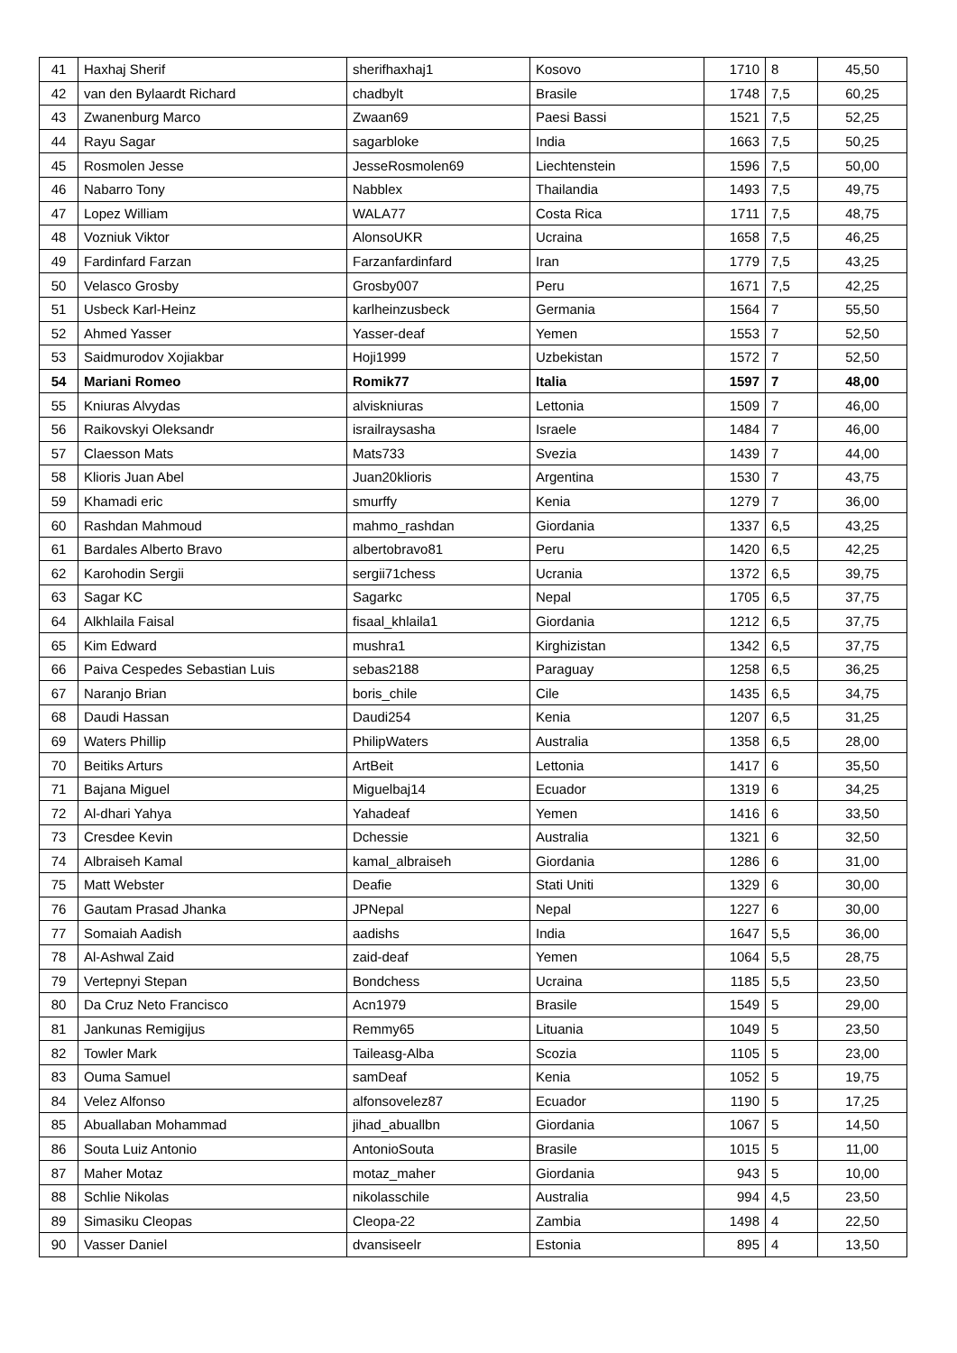| 41 | Haxhaj Sherif | sherifhaxhaj1 | Kosovo | 1710 | 8 | 45,50 |
| 42 | van den Bylaardt Richard | chadbylt | Brasile | 1748 | 7,5 | 60,25 |
| 43 | Zwanenburg Marco | Zwaan69 | Paesi Bassi | 1521 | 7,5 | 52,25 |
| 44 | Rayu Sagar | sagarbloke | India | 1663 | 7,5 | 50,25 |
| 45 | Rosmolen Jesse | JesseRosmolen69 | Liechtenstein | 1596 | 7,5 | 50,00 |
| 46 | Nabarro Tony | Nabblex | Thailandia | 1493 | 7,5 | 49,75 |
| 47 | Lopez William | WALA77 | Costa Rica | 1711 | 7,5 | 48,75 |
| 48 | Vozniuk Viktor | AlonsoUKR | Ucraina | 1658 | 7,5 | 46,25 |
| 49 | Fardinfard Farzan | Farzanfardinfard | Iran | 1779 | 7,5 | 43,25 |
| 50 | Velasco Grosby | Grosby007 | Peru | 1671 | 7,5 | 42,25 |
| 51 | Usbeck Karl-Heinz | karlheinzusbeck | Germania | 1564 | 7 | 55,50 |
| 52 | Ahmed Yasser | Yasser-deaf | Yemen | 1553 | 7 | 52,50 |
| 53 | Saidmurodov Xojiakbar | Hoji1999 | Uzbekistan | 1572 | 7 | 52,50 |
| 54 | Mariani Romeo | Romik77 | Italia | 1597 | 7 | 48,00 |
| 55 | Kniuras Alvydas | alviskniuras | Lettonia | 1509 | 7 | 46,00 |
| 56 | Raikovskyi Oleksandr | israilraysasha | Israele | 1484 | 7 | 46,00 |
| 57 | Claesson Mats | Mats733 | Svezia | 1439 | 7 | 44,00 |
| 58 | Klioris Juan Abel | Juan20klioris | Argentina | 1530 | 7 | 43,75 |
| 59 | Khamadi eric | smurffy | Kenia | 1279 | 7 | 36,00 |
| 60 | Rashdan Mahmoud | mahmo_rashdan | Giordania | 1337 | 6,5 | 43,25 |
| 61 | Bardales Alberto Bravo | albertobravo81 | Peru | 1420 | 6,5 | 42,25 |
| 62 | Karohodin Sergii | sergii71chess | Ucrania | 1372 | 6,5 | 39,75 |
| 63 | Sagar KC | Sagarkc | Nepal | 1705 | 6,5 | 37,75 |
| 64 | Alkhlaila Faisal | fisaal_khlaila1 | Giordania | 1212 | 6,5 | 37,75 |
| 65 | Kim Edward | mushra1 | Kirghizistan | 1342 | 6,5 | 37,75 |
| 66 | Paiva Cespedes Sebastian Luis | sebas2188 | Paraguay | 1258 | 6,5 | 36,25 |
| 67 | Naranjo Brian | boris_chile | Cile | 1435 | 6,5 | 34,75 |
| 68 | Daudi Hassan | Daudi254 | Kenia | 1207 | 6,5 | 31,25 |
| 69 | Waters Phillip | PhilipWaters | Australia | 1358 | 6,5 | 28,00 |
| 70 | Beitiks Arturs | ArtBeit | Lettonia | 1417 | 6 | 35,50 |
| 71 | Bajana Miguel | Miguelbaj14 | Ecuador | 1319 | 6 | 34,25 |
| 72 | Al-dhari Yahya | Yahadeaf | Yemen | 1416 | 6 | 33,50 |
| 73 | Cresdee Kevin | Dchessie | Australia | 1321 | 6 | 32,50 |
| 74 | Albraiseh Kamal | kamal_albraiseh | Giordania | 1286 | 6 | 31,00 |
| 75 | Matt Webster | Deafie | Stati Uniti | 1329 | 6 | 30,00 |
| 76 | Gautam Prasad Jhanka | JPNepal | Nepal | 1227 | 6 | 30,00 |
| 77 | Somaiah Aadish | aadishs | India | 1647 | 5,5 | 36,00 |
| 78 | Al-Ashwal Zaid | zaid-deaf | Yemen | 1064 | 5,5 | 28,75 |
| 79 | Vertepnyi Stepan | Bondchess | Ucraina | 1185 | 5,5 | 23,50 |
| 80 | Da Cruz Neto Francisco | Acn1979 | Brasile | 1549 | 5 | 29,00 |
| 81 | Jankunas Remigijus | Remmy65 | Lituania | 1049 | 5 | 23,50 |
| 82 | Towler Mark | Taileasg-Alba | Scozia | 1105 | 5 | 23,00 |
| 83 | Ouma Samuel | samDeaf | Kenia | 1052 | 5 | 19,75 |
| 84 | Velez Alfonso | alfonsovelez87 | Ecuador | 1190 | 5 | 17,25 |
| 85 | Abuallaban Mohammad | jihad_abuallbn | Giordania | 1067 | 5 | 14,50 |
| 86 | Souta Luiz Antonio | AntonioSouta | Brasile | 1015 | 5 | 11,00 |
| 87 | Maher Motaz | motaz_maher | Giordania | 943 | 5 | 10,00 |
| 88 | Schlie Nikolas | nikolasschile | Australia | 994 | 4,5 | 23,50 |
| 89 | Simasiku Cleopas | Cleopa-22 | Zambia | 1498 | 4 | 22,50 |
| 90 | Vasser Daniel | dvansiseelr | Estonia | 895 | 4 | 13,50 |